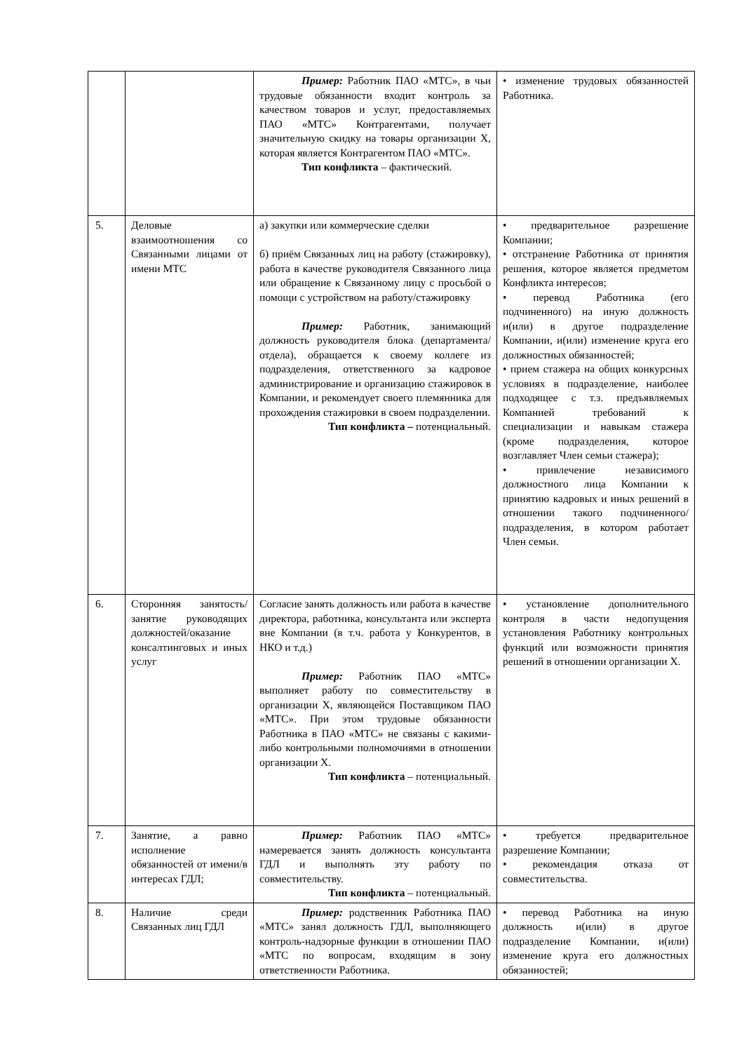| | | Пример: Работник ПАО «МТС», в чьи трудовые обязанности входит контроль за качеством товаров и услуг, предоставляемых ПАО «МТС» Контрагентами, получает значительную скидку на товары организации Х, которая является Контрагентом ПАО «МТС». Тип конфликта – фактический. | • изменение трудовых обязанностей Работника. |
| 5. | Деловые взаимоотношения со Связанными лицами от имени МТС | а) закупки или коммерческие сделки б) приём Связанных лиц на работу (стажировку), работа в качестве руководителя Связанного лица или обращение к Связанному лицу с просьбой о помощи с устройством на работу/стажировку Пример: Работник, занимающий должность руководителя блока (департамента/отдела), обращается к своему коллеге из подразделения, ответственного за кадровое администрирование и организацию стажировок в Компании, и рекомендует своего племянника для прохождения стажировки в своем подразделении. Тип конфликта – потенциальный. | • предварительное разрешение Компании; • отстранение Работника от принятия решения, которое является предметом Конфликта интересов; • перевод Работника (его подчиненного) на иную должность и(или) в другое подразделение Компании, и(или) изменение круга его должностных обязанностей; • прием стажера на общих конкурсных условиях в подразделение, наиболее подходящее с т.з. предъявляемых Компанией требований к специализации и навыкам стажера (кроме подразделения, которое возглавляет Член семьи стажера); • привлечение независимого должностного лица Компании к принятию кадровых и иных решений в отношении такого подчиненного/подразделения, в котором работает Член семьи. |
| 6. | Сторонняя занятость/занятие руководящих должностей/оказание консалтинговых и иных услуг | Согласие занять должность или работа в качестве директора, работника, консультанта или эксперта вне Компании (в т.ч. работа у Конкурентов, в НКО и т.д.) Пример: Работник ПАО «МТС» выполняет работу по совместительству в организации Х, являющейся Поставщиком ПАО «МТС». При этом трудовые обязанности Работника в ПАО «МТС» не связаны с какими-либо контрольными полномочиями в отношении организации Х. Тип конфликта – потенциальный. | • установление дополнительного контроля в части недопущения установления Работнику контрольных функций или возможности принятия решений в отношении организации Х. |
| 7. | Занятие, а равно исполнение обязанностей от имени/в интересах ГДЛ; | Пример: Работник ПАО «МТС» намеревается занять должность консультанта ГДЛ и выполнять эту работу по совместительству. Тип конфликта – потенциальный. | • требуется предварительное разрешение Компании; • рекомендация отказа от совместительства. |
| 8. | Наличие среди Связанных лиц ГДЛ | Пример: родственник Работника ПАО «МТС» занял должность ГДЛ, выполняющего контроль-надзорные функции в отношении ПАО «МТС по вопросам, входящим в зону ответственности Работника. | • перевод Работника на иную должность и(или) в другое подразделение Компании, и(или) изменение круга его должностных обязанностей; |